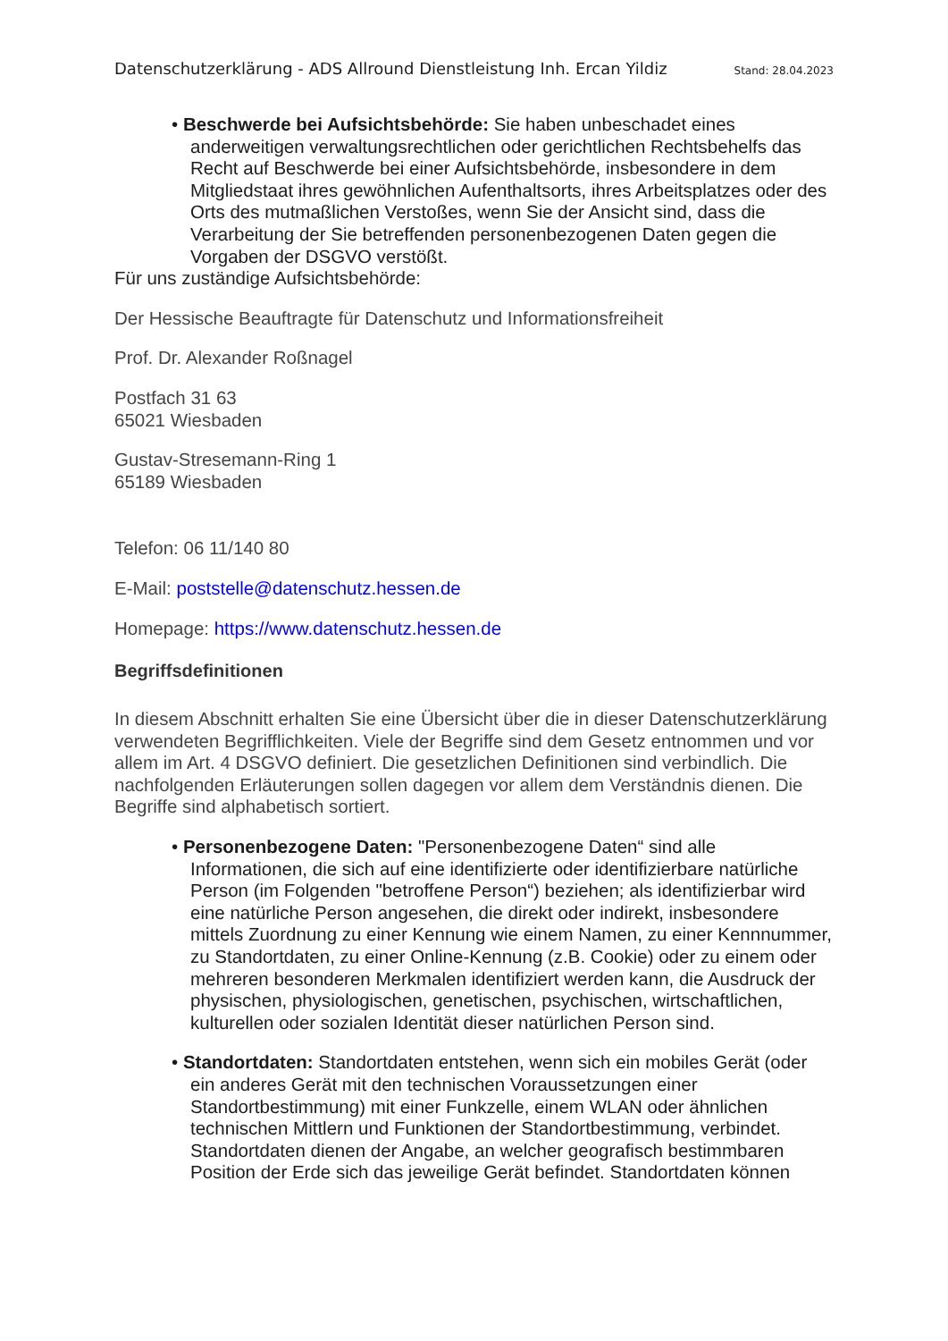Datenschutzerklärung - ADS Allround Dienstleistung Inh. Ercan Yildiz Stand: 28.04.2023
• Beschwerde bei Aufsichtsbehörde: Sie haben unbeschadet eines anderweitigen verwaltungsrechtlichen oder gerichtlichen Rechtsbehelfs das Recht auf Beschwerde bei einer Aufsichtsbehörde, insbesondere in dem Mitgliedstaat ihres gewöhnlichen Aufenthaltsorts, ihres Arbeitsplatzes oder des Orts des mutmaßlichen Verstoßes, wenn Sie der Ansicht sind, dass die Verarbeitung der Sie betreffenden personenbezogenen Daten gegen die Vorgaben der DSGVO verstößt.
Für uns zuständige Aufsichtsbehörde:
Der Hessische Beauftragte für Datenschutz und Informationsfreiheit
Prof. Dr. Alexander Roßnagel
Postfach 31 63
65021 Wiesbaden
Gustav-Stresemann-Ring 1
65189 Wiesbaden
Telefon: 06 11/140 80
E-Mail: poststelle@datenschutz.hessen.de
Homepage: https://www.datenschutz.hessen.de
Begriffsdefinitionen
In diesem Abschnitt erhalten Sie eine Übersicht über die in dieser Datenschutzerklärung verwendeten Begrifflichkeiten. Viele der Begriffe sind dem Gesetz entnommen und vor allem im Art. 4 DSGVO definiert. Die gesetzlichen Definitionen sind verbindlich. Die nachfolgenden Erläuterungen sollen dagegen vor allem dem Verständnis dienen. Die Begriffe sind alphabetisch sortiert.
• Personenbezogene Daten: "Personenbezogene Daten“ sind alle Informationen, die sich auf eine identifizierte oder identifizierbare natürliche Person (im Folgenden "betroffene Person“) beziehen; als identifizierbar wird eine natürliche Person angesehen, die direkt oder indirekt, insbesondere mittels Zuordnung zu einer Kennung wie einem Namen, zu einer Kennnummer, zu Standortdaten, zu einer Online-Kennung (z.B. Cookie) oder zu einem oder mehreren besonderen Merkmalen identifiziert werden kann, die Ausdruck der physischen, physiologischen, genetischen, psychischen, wirtschaftlichen, kulturellen oder sozialen Identität dieser natürlichen Person sind.
• Standortdaten: Standortdaten entstehen, wenn sich ein mobiles Gerät (oder ein anderes Gerät mit den technischen Voraussetzungen einer Standortbestimmung) mit einer Funkzelle, einem WLAN oder ähnlichen technischen Mittlern und Funktionen der Standortbestimmung, verbindet. Standortdaten dienen der Angabe, an welcher geografisch bestimmbaren Position der Erde sich das jeweilige Gerät befindet. Standortdaten können